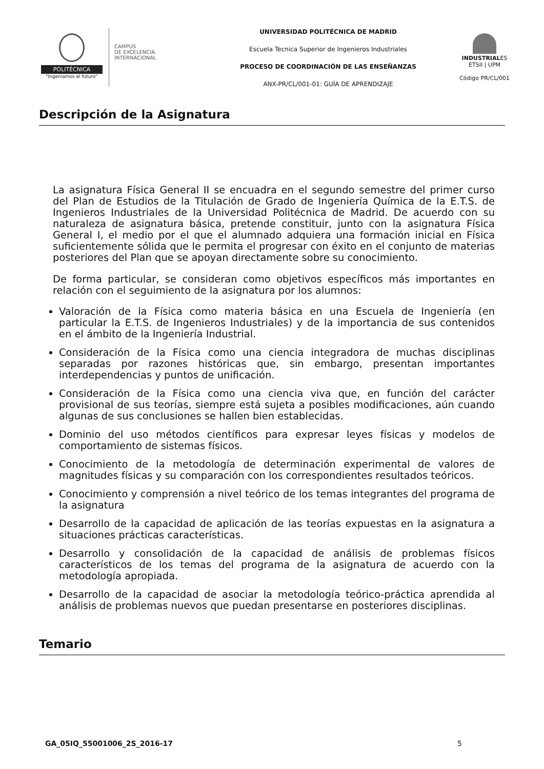POLITÉCNICA
"Ingeniamos el futuro"
CAMPUS
DE EXCELENCIA
INTERNACIONAL
UNIVERSIDAD POLITÉCNICA DE MADRID
Escuela Tecnica Superior de Ingenieros Industriales
PROCESO DE COORDINACIÓN DE LAS ENSEÑANZAS
ANX-PR/CL/001-01: GUÍA DE APRENDIZAJE
INDUSTRIALES
ETSII | UPM
Código PR/CL/001
Descripción de la Asignatura
La asignatura Física General II se encuadra en el segundo semestre del primer curso del Plan de Estudios de la Titulación de Grado de Ingeniería Química de la E.T.S. de Ingenieros Industriales de la Universidad Politécnica de Madrid. De acuerdo con su naturaleza de asignatura básica, pretende constituir, junto con la asignatura Física General I, el medio por el que el alumnado adquiera una formación inicial en Física suficientemente sólida que le permita el progresar con éxito en el conjunto de materias posteriores del Plan que se apoyan directamente sobre su conocimiento.
De forma particular, se consideran como objetivos específicos más importantes en relación con el seguimiento de la asignatura por los alumnos:
Valoración de la Física como materia básica en una Escuela de Ingeniería (en particular la E.T.S. de Ingenieros Industriales) y de la importancia de sus contenidos en el ámbito de la Ingeniería Industrial.
Consideración de la Física como una ciencia integradora de muchas disciplinas separadas por razones históricas que, sin embargo, presentan importantes interdependencias y puntos de unificación.
Consideración de la Física como una ciencia viva que, en función del carácter provisional de sus teorías, siempre está sujeta a posibles modificaciones, aún cuando algunas de sus conclusiones se hallen bien establecidas.
Dominio del uso métodos científicos para expresar leyes físicas y modelos de comportamiento de sistemas físicos.
Conocimiento de la metodología de determinación experimental de valores de magnitudes físicas y su comparación con los correspondientes resultados teóricos.
Conocimiento y comprensión a nivel teórico de los temas integrantes del programa de la asignatura
Desarrollo de la capacidad de aplicación de las teorías expuestas en la asignatura a situaciones prácticas características.
Desarrollo y consolidación de la capacidad de análisis de problemas físicos característicos de los temas del programa de la asignatura de acuerdo con la metodología apropiada.
Desarrollo de la capacidad de asociar la metodología teórico-práctica aprendida al análisis de problemas nuevos que puedan presentarse en posteriores disciplinas.
Temario
GA_05IQ_55001006_2S_2016-17 5